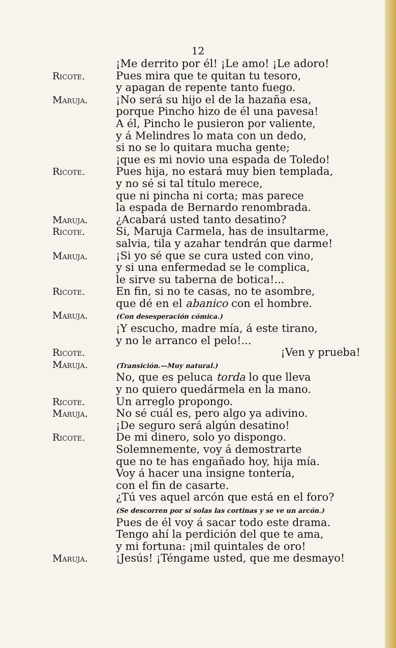12
¡Me derrito por él! ¡Le amo! ¡Le adoro!
Ricote. Pues mira que te quitan tu tesoro,
y apagan de repente tanto fuego.
Maruja. ¡No será su hijo el de la hazaña esa,
porque Pincho hizo de él una pavesa!
A él, Pincho le pusieron por valiente,
y á Melindres lo mata con un dedo,
si no se lo quitara mucha gente;
¡que es mi novio una espada de Toledo!
Ricote. Pues hija, no estará muy bien templada,
y no sé si tal título merece,
que ni pincha ni corta; mas parece
la espada de Bernardo renombrada.
Maruja. ¿Acabará usted tanto desatino?
Ricote. Si, Maruja Carmela, has de insultarme,
salvia, tila y azahar tendrán que darme!
Maruja. ¡Si yo sé que se cura usted con vino,
y si una enfermedad se le complica,
le sirve su taberna de botica!...
Ricote. En fin, si no te casas, no te asombre,
que dé en el abanico con el hombre.
Maruja.
(Con desesperación cómica.)
¡Y escucho, madre mía, á este tirano,
y no le arranco el pelo!...
Ricote. ¡Ven y prueba!
Maruja.
(Transición.—Muy natural.)
No, que es peluca torda lo que lleva
y no quiero quedármela en la mano.
Ricote. Un arreglo propongo.
Maruja. No sé cuál es, pero algo ya adivino.
¡De seguro será algún desatino!
Ricote. De mi dinero, solo yo dispongo.
Solemnemente, voy á demostrarte
que no te has engañado hoy, hija mía.
Voy á hacer una insigne tontería,
con el fin de casarte.
¿Tú ves aquel arcón que está en el foro?
(Se descorren por sí solas las cortinas y se ve un arcón.)
Pues de él voy á sacar todo este drama.
Tengo ahí la perdición del que te ama,
y mi fortuna: ¡mil quintales de oro!
Maruja. ¡Jesús! ¡Téngame usted, que me desmayo!